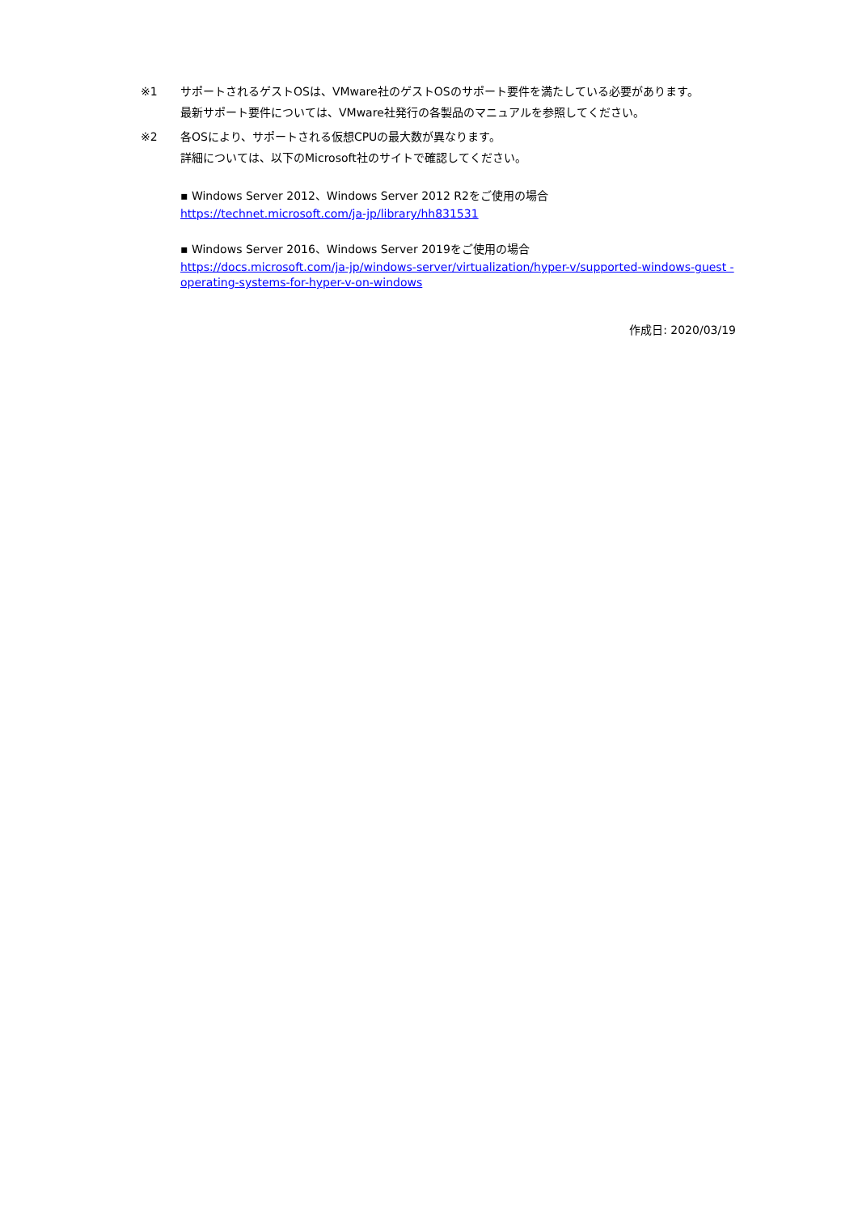※1 サポートされるゲストOSは、VMware社のゲストOSのサポート要件を満たしている必要があります。
最新サポート要件については、VMware社発行の各製品のマニュアルを参照してください。
※2 各OSにより、サポートされる仮想CPUの最大数が異なります。
詳細については、以下のMicrosoft社のサイトで確認してください。
▪ Windows Server 2012、Windows Server 2012 R2をご使用の場合
https://technet.microsoft.com/ja-jp/library/hh831531
▪ Windows Server 2016、Windows Server 2019をご使用の場合
https://docs.microsoft.com/ja-jp/windows-server/virtualization/hyper-v/supported-windows-guest -operating-systems-for-hyper-v-on-windows
作成日: 2020/03/19